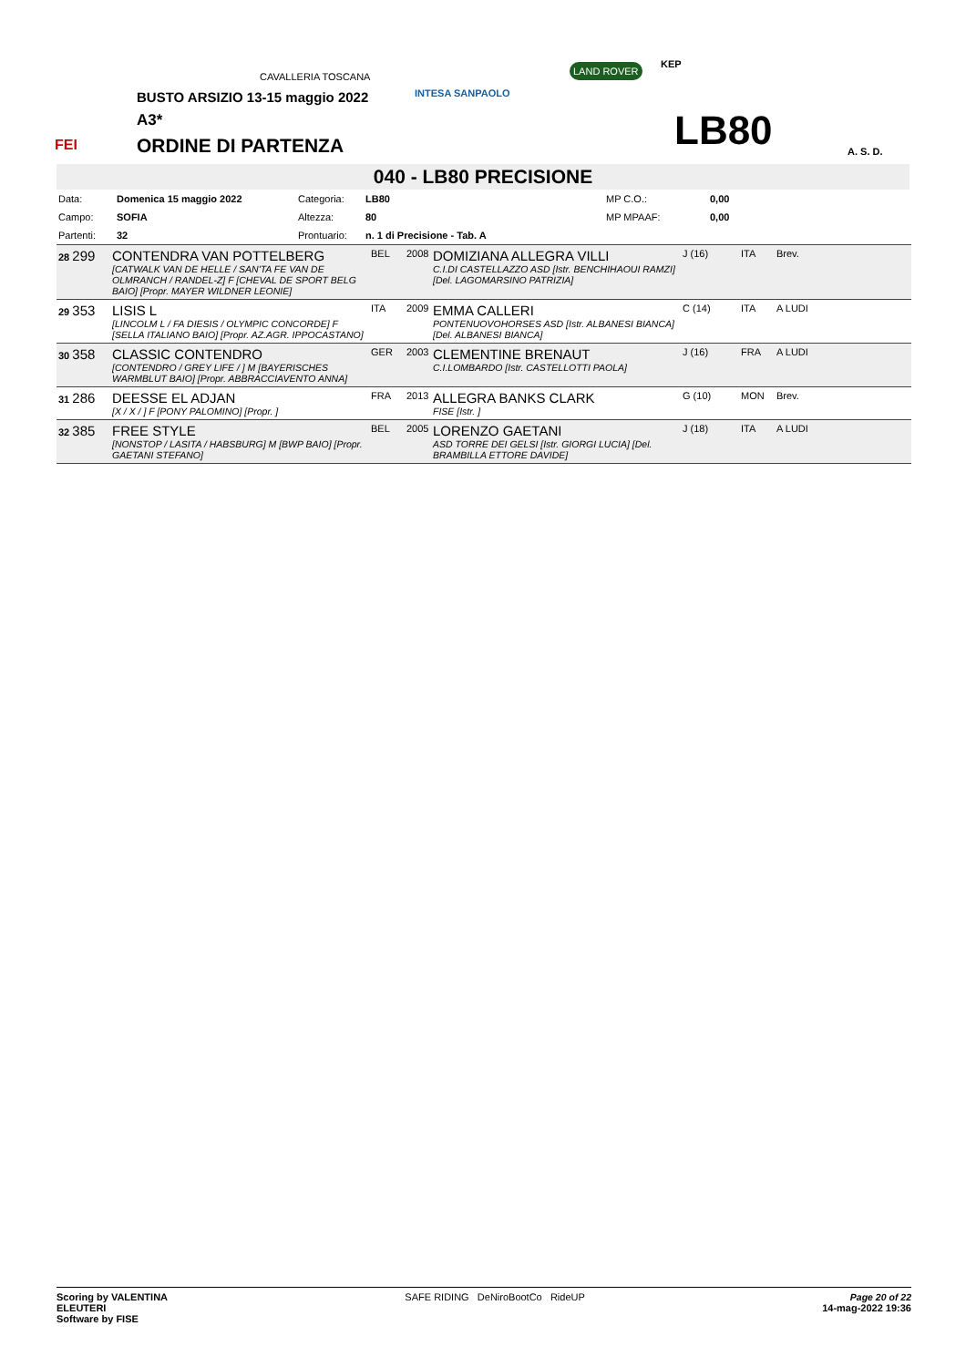CAVALLERIA TOSCANA
INTESA SANPAOLO
LAND ROVER KEP
FEI
BUSTO ARSIZIO 13-15 maggio 2022
A3*
ORDINE DI PARTENZA LB80 A. S. D.
040 - LB80 PRECISIONE
| Data: | Domenica 15 maggio 2022 | Categoria: | LB80 | MP C.O.: | 0,00 |
| Campo: | SOFIA | Altezza: | 80 | MP MPAAF: | 0,00 |
| Partenti: | 32 | Prontuario: | n. 1 di Precisione - Tab. A | | |
| 28 299 | CONTENDRA VAN POTTELBERG [CATWALK VAN DE HELLE / SAN'TA FE VAN DE OLMRANCH / RANDEL-Z] F [CHEVAL DE SPORT BELG BAIO] [Propr. MAYER WILDNER LEONIE] | BEL | 2008 | DOMIZIANA ALLEGRA VILLI C.I.DI CASTELLAZZO ASD [Istr. BENCHIHAOUI RAMZI] [Del. LAGOMARSINO PATRIZIA] | J (16) | ITA | Brev. |
| 29 353 | LISIS L [LINCOLM L / FA DIESIS / OLYMPIC CONCORDE] F [SELLA ITALIANO BAIO] [Propr. AZ.AGR. IPPOCASTANO] | ITA | 2009 | EMMA CALLERI PONTENUOVOHORSES ASD [Istr. ALBANESI BIANCA] [Del. ALBANESI BIANCA] | C (14) | ITA | A LUDI |
| 30 358 | CLASSIC CONTENDRO [CONTENDRO / GREY LIFE / ] M [BAYERISCHES WARMBLUT BAIO] [Propr. ABBRACCIAVENTO ANNA] | GER | 2003 | CLEMENTINE BRENAUT C.I.LOMBARDO [Istr. CASTELLOTTI PAOLA] | J (16) | FRA | A LUDI |
| 31 286 | DEESSE EL ADJAN [X / X / ] F [PONY PALOMINO] [Propr. ] | FRA | 2013 | ALLEGRA BANKS CLARK FISE [Istr. ] | G (10) | MON | Brev. |
| 32 385 | FREE STYLE [NONSTOP / LASITA / HABSBURG] M [BWP BAIO] [Propr. GAETANI STEFANO] | BEL | 2005 | LORENZO GAETANI ASD TORRE DEI GELSI [Istr. GIORGI LUCIA] [Del. BRAMBILLA ETTORE DAVIDE] | J (18) | ITA | A LUDI |
Scoring by VALENTINA
ELEUTERI
Software by FISE
SAFE RIDING DeNiroBootCo RideUP
Page 20 of 22
14-mag-2022 19:36